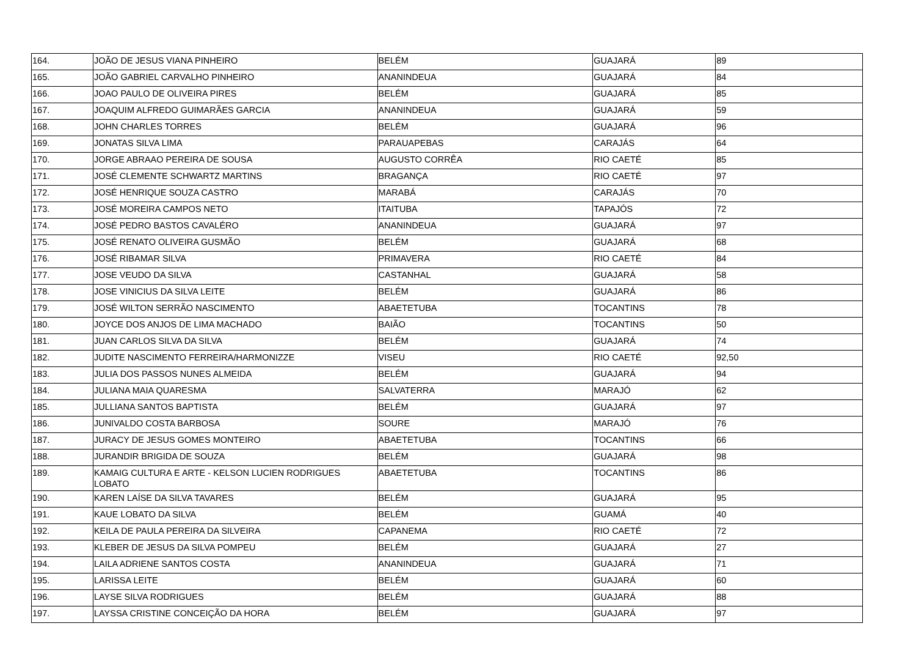| 164. | JOÃO DE JESUS VIANA PINHEIRO | BELÉM | GUAJARÁ | 89 |
| 165. | JOÃO GABRIEL CARVALHO PINHEIRO | ANANINDEUA | GUAJARÁ | 84 |
| 166. | JOAO PAULO DE OLIVEIRA PIRES | BELÉM | GUAJARÁ | 85 |
| 167. | JOAQUIM ALFREDO GUIMARÃES GARCIA | ANANINDEUA | GUAJARÁ | 59 |
| 168. | JOHN CHARLES TORRES | BELÉM | GUAJARÁ | 96 |
| 169. | JONATAS SILVA LIMA | PARAUAPEBAS | CARAJÁS | 64 |
| 170. | JORGE ABRAAO PEREIRA DE SOUSA | AUGUSTO CORRÊA | RIO CAETÉ | 85 |
| 171. | JOSÉ CLEMENTE SCHWARTZ MARTINS | BRAGANÇA | RIO CAETÉ | 97 |
| 172. | JOSÉ HENRIQUE SOUZA CASTRO | MARABÁ | CARAJÁS | 70 |
| 173. | JOSÉ MOREIRA CAMPOS NETO | ITAITUBA | TAPAJÓS | 72 |
| 174. | JOSÉ PEDRO BASTOS CAVALÉRO | ANANINDEUA | GUAJARÁ | 97 |
| 175. | JOSÉ RENATO OLIVEIRA GUSMÃO | BELÉM | GUAJARÁ | 68 |
| 176. | JOSÉ RIBAMAR SILVA | PRIMAVERA | RIO CAETÉ | 84 |
| 177. | JOSE VEUDO DA SILVA | CASTANHAL | GUAJARÁ | 58 |
| 178. | JOSE VINICIUS DA SILVA LEITE | BELÉM | GUAJARÁ | 86 |
| 179. | JOSÉ WILTON SERRÃO NASCIMENTO | ABAETETUBA | TOCANTINS | 78 |
| 180. | JOYCE DOS ANJOS DE LIMA MACHADO | BAIÃO | TOCANTINS | 50 |
| 181. | JUAN CARLOS SILVA DA SILVA | BELÉM | GUAJARÁ | 74 |
| 182. | JUDITE NASCIMENTO FERREIRA/HARMONIZZE | VISEU | RIO CAETÉ | 92,50 |
| 183. | JULIA DOS PASSOS NUNES ALMEIDA | BELÉM | GUAJARÁ | 94 |
| 184. | JULIANA MAIA QUARESMA | SALVATERRA | MARAJÓ | 62 |
| 185. | JULLIANA SANTOS BAPTISTA | BELÉM | GUAJARÁ | 97 |
| 186. | JUNIVALDO COSTA BARBOSA | SOURE | MARAJÓ | 76 |
| 187. | JURACY DE JESUS GOMES MONTEIRO | ABAETETUBA | TOCANTINS | 66 |
| 188. | JURANDIR BRIGIDA DE SOUZA | BELÉM | GUAJARÁ | 98 |
| 189. | KAMAIG CULTURA E ARTE - KELSON LUCIEN RODRIGUES LOBATO | ABAETETUBA | TOCANTINS | 86 |
| 190. | KAREN LAÍSE DA SILVA TAVARES | BELÉM | GUAJARÁ | 95 |
| 191. | KAUE LOBATO DA SILVA | BELÉM | GUAMÁ | 40 |
| 192. | KEILA DE PAULA PEREIRA DA SILVEIRA | CAPANEMA | RIO CAETÉ | 72 |
| 193. | KLEBER DE JESUS DA SILVA POMPEU | BELÉM | GUAJARÁ | 27 |
| 194. | LAILA ADRIENE SANTOS COSTA | ANANINDEUA | GUAJARÁ | 71 |
| 195. | LARISSA LEITE | BELÉM | GUAJARÁ | 60 |
| 196. | LAYSE SILVA RODRIGUES | BELÉM | GUAJARÁ | 88 |
| 197. | LAYSSA CRISTINE CONCEIÇÃO DA HORA | BELÉM | GUAJARÁ | 97 |